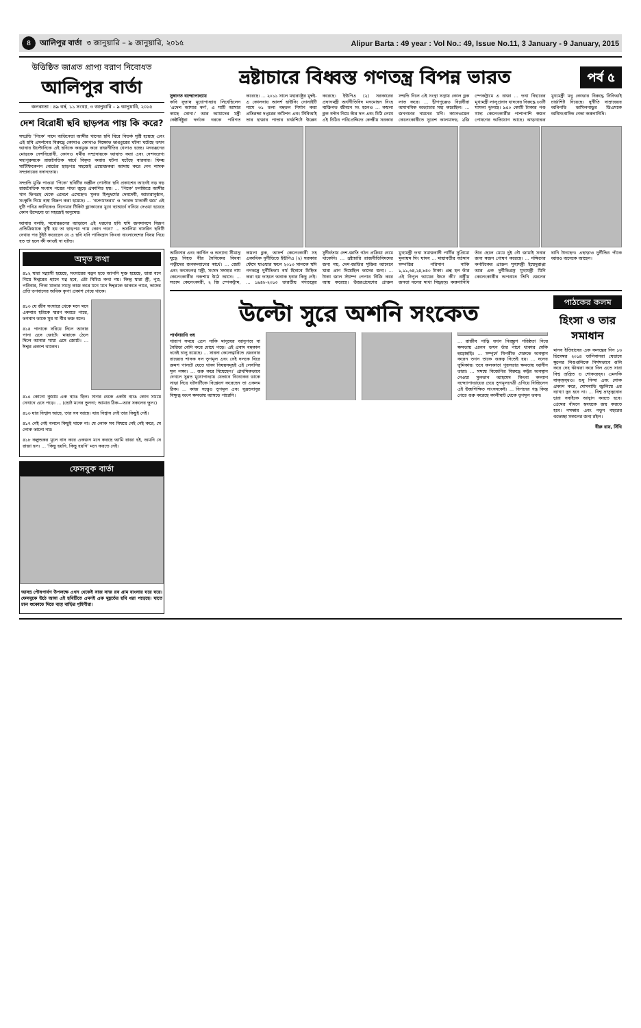৪ আলিপুর বার্তা ৩ জানুয়ারি – ৯ জানুয়ারি, ২০১৫
Alipur Barta : 49 year : Vol No.: 49, Issue No.11, 3 January - 9 January, 2015
উত্তিষ্ঠিত জাগ্রত প্রাপ্য বরাণ নিবোধত
আলিপুর বার্তা
কলকাতা : ৪৯ বর্ষ, ১১ সংখ্যা, ৩ জানুয়ারি – ৯ জানুয়ারি, ২০১৫
দেশ বিরোধী ছবি ছাড়পত্র পায় কি করে?
সম্প্রতি 'পিকে' নামে অভিনেতা আমীর খানের ছবি ঘিরে বিতর্ক সৃষ্টি হয়েছে এবং এই ছবি প্রদর্শনের বিরুদ্ধে কোথাও কোথাও বিক্ষোভ ভাঙচুরের ঘটনা ঘটেছে তখন আবার উল্টোদিকে এই ছবিকে করমুক্ত করে রাজনীতির খেলাও হচ্ছে। মনরঞ্জনের মোড়কে দেশবিরোধী, কোনও ধর্মীয় সম্প্রদায়কে আঘাত করা এবং দেশবরেণ্য মহাপুরুষকে রাজনৈতিক স্বার্থে বিকৃত করার ঘটনা ঘটেছে বারবার। ফিল্ম সার্টিফিকেশন বোর্ডের ছাড়পত্র সহজেই প্রয়োজকরা আদায় করে নেন শাসক সম্প্রদায়ের বদান্যতায়।
সম্প্রতি মুক্তি পাওয়া 'পিকে' ছবিটির অশ্লীল পোস্টার ছবি প্রকাশের আগেই বড় বড় রাজনৈতিক সংবাদ পত্রের পাতা জুড়ে প্রকাশিত হয়। ... 'পিকে' চলচ্চিত্রে আমীর খান ভিনগ্রহ থেকে এদেশে এসেছেন। মূলত হিন্দুধর্মের দেবদেবী, আচারানুষ্ঠান, সংস্কৃতি নিয়ে ব্যঙ্গ বিদ্রূপ করা হয়েছে। ... 'বন্দেমাতরম' ও 'ভারত মাতাকী জয়' এই দুটি পবিত্র ধ্বনিকেও সিনেমার টিকিট ব্ল্যাকারের মুখে ব্যাঙ্গার্থে বসিয়ে দেওয়া হয়েছে কোন উদ্দেশ্যে তা সহজেই অনুমেয়।
আবার বলছি, মনোরঞ্জনের আড়ালে এই ধরণের ছবি যদি জনমানসে বিরূপ প্রতিক্রিয়াকে সৃষ্টি হয় তা ছাড়পত্র পায় কোন পথে? ... তসলিমা নাসরিন ছবিটি দেখার পর টুইট করেছেন যে এ ছবি যদি পাকিস্তান কিংবা বাংলাদেশের বিষয় নিয়ে হত তা হলে কী কাণ্ডই না ঘটত।
অমৃত কথা
৪১২ যারা সন্ন্যাসী হয়েছে, সংসারের বন্ধন হতে আপনি মুক্ত হয়েছে, তারা বনে গিয়ে ঈশ্বরের ধ্যানে মগ্ন হবে, এটা বিচিত্র কথা নয়। কিন্তু যারা স্ত্রী, পুত্র, পরিবার, পিতা মাতার সমস্ত কাজ করে মনে মনে ঈশ্বরকে ডাকতে পারে, তাদের প্রতি ভগবানের অধিক কৃপা প্রকাশ পেয়ে থাকে।
৪১৩ যে জীব সংসারে থেকে মনে মনে একবার হরিকে স্মরণ করতে পারে, ভগবান তাকে সুর বা বীর ভক্ত বলে।
৪১৪ পানাকে সরিয়ে দিলে আবার পানা এসে জোটে। মায়াকে ঠেলে দিলে আবার মায়া এসে জোটে। ... ঈশ্বর প্রকাশ থাকেন।
৪১৫ কোনো কুয়ায় এক ব্যাঙ ছিল। সাগর থেকে একটা ব্যাঙ কোন সময়ে সেখানে এসে পড়ে। ... (ছোট মনের তুলনা; আমার ঠিক—আর সকলের ভুল।)
৪১৬ যার বিশ্বাস আছে, তার সব আছে। যার বিশ্বাস নেই তার কিছুই নেই।
৪১৭ নেই নেই বললে কিছুই থাকে না। যে লোক সব বিষয়ে নেই নেই করে, সে লোক ভালো নয়।
৪১৮ কল্পতরুর মূলে বাস করে একজন মনে করছে আমি রাজা হই, অমনি সে রাজা হল। ... 'কিছু হয়নি, কিছু হয়নি' মনে করতে নেই।
ফেসবুক বার্তা
আসন্ন পৌষপার্বণ উপলক্ষে এখন থেকেই সাজ সাজ রব গ্রাম বাংলার ঘরে ঘরে। ফেসবুকে উঠে আসা এই ছবিটিতে এমনই এক মুহূর্তের ছবি ধরা পড়েছে। যাতে চাল শুকোতে দিতে ব্যস্ত বাড়ির গৃহিণীরা।
ভ্রষ্টাচারে বিধ্বস্ত গণতন্ত্র বিপন্ন ভারত
পর্ব ৫
সুস্বাগত বন্দ্যোপাধ্যায়
কবি সুভাষ মুখোপাধ্যায় লিখেছিলেন 'এদেশ আমার স্বর্গ', এ মাটি আমার কাছে সোনা।' আর আমাদের মন্ত্রী কেষ্টবিষ্টুরা স্বর্গকে নরকে পরিণত করেছে। ... ২০১১ সালে মহারাষ্ট্রের মুম্বই-এ কোলবায় আদর্শ হাউসিং সোসাইটি নামে ৩১ তলা বহুতল নির্মাণ করা প্রতিরক্ষা দপ্তরের কমিশন এবং সিবিআই তার হাজার পাতার চার্জশিটে উল্লেখ করেছে। ইউপিএ (২) সরকারের প্রধানমন্ত্রী অর্থনীতিবিদ মনমোহন সিংহ ব্যক্তিগত জীবনে সং হলেও ... কয়লা ব্লক বন্টন নিয়ে তাঁর দল এবং চিঠি লেখে এই চিঠির পরিপ্রেক্ষিতে কেন্দ্রীয় সরকার সম্মতি দিলে এই সংস্থা সস্তায় কোল ব্লক লাভ করে। ... দ্বীপপুঞ্জেও বিপ্লবীরা অমানবিক অত্যাচার সহ্য করেছিল। ... জনগণের নয়নের মণি। কমনওয়েল কেলেংকারীতে সুরেশ কালমাদড, ২জি স্পেকট্রামে এ রাজা ... তথা বিহারের মুখ্যমন্ত্রী লালুপ্রসাদ যাদবের বিরুদ্ধে ৬৩টি মামলা ঝুলছে। ৯৫০ কোটি টাকার পশু খাদ্য কেলেংকারীর পাশাপাশি স্বজন পোষণের অভিযোগ আছে। ঝাড়খন্ডের মুখ্যমন্ত্রী মধু কোডার বিরুদ্ধে সিবিআই চার্জশিট দিয়েছে। দুর্নীতি সাম্রাজ্যের অধিপতি তামিলনাড়ুর ডিএমকে অবিসংবাদিত নেতা করুনানিধি।
অফিসার এবং কার্গিল ও অন্যান্য সীমান্ত যুদ্ধে নিহত বীর সৈনিকের বিধবা পত্নীদের জনকল্যাণের স্বার্থে। ... জোট এবং তৎসংলগ্ন মন্ত্রী, সংসদ সদস্যর নাম কেলেংকারীর নকশায় উঠে আসে। ... সত্যম কেলেংকারী, ২ জি স্পেকট্রাম, কয়লা ব্লক, আদর্শ কেলেংকারী সহ একাধিক দুর্নীতিতে ইউপিএ (২) সরকার ফেঁসে যাওয়ার ফলে ২০১৩ সালকে যদি গণতন্ত্রে দুর্নীতিতম বর্ষ হিসাবে চিহ্নিত করা হয় তাহলে অবাক হবার কিছু নেই। ... ১৯৪৮-২০১৩ ভারতীয় গণতন্ত্রের সুদীর্ঘতায় দেশ-জাতি গঠন প্রক্রিয়া থেমে থাকেনি। ... ভ্রষ্টাচারি রাজনীতিবিদদের জন্য নয়, দেশ-জাতির মুক্তির আবেগে যারা প্রাণ দিয়েছিল তাদের জন্য। ... টাকা জাল স্ট্যাম্প পেপার বিক্রি করে আয় করেছে। উত্তরপ্রদেশের প্রাক্তন মুখ্যমন্ত্রী তথা সমাজবাদী পার্টির সুপ্রিমো মুলায়ম সিং যাদব ... মায়াবতীর বর্তমান সম্পত্তির পরিমাণ নাকি ১,১১,৬৪,২৪,৮৪০ টাকা। প্রশ্ন হল তাঁর এই বিপুল আয়ের উৎস কী? রাষ্ট্রীয় জনতা দলের মাথা সিদ্ধহস্ত। করুণানিধি তাঁর ছেলে মেয়ে দুই বৌ জামাই সবার জন্য স্বজন পোষণ করেছে। ... দক্ষিণের কর্ণাটকের প্রাক্তন মুখ্যমন্ত্রী ইয়েদুরাপ্পা আর এক দুর্নীতিগ্রস্ত মুখ্যমন্ত্রী যিনি কেলেংকারীর অপরাধে তিনি জেলের ঘানি টানছেন। এছাড়াও দুর্নীতির পাঁকে আরও অনেকে আছেন।
উল্টো সুরে অশনি সংকেত
পার্থসারথি গুহ
খারাপ সময়ে এলে নাকি মানুষের আনুগত্য বা বৈরিতা বেশি করে চোখে পড়ে। এই প্রবাদ বহুকাল ধরেই চালু রয়েছে। ... সারদা কেলেঙ্কারিতে জেরবার রাজ্যের শাসক দল তৃণমূল এবং সেই দলকে ঘিরে ক্রমশ পালটে যেতে থাকা বিষয়সমূহই এই লেখনির মূল লক্ষ্য। ... শুরু করে দিয়েছেন।' প্রাথমিকভাবে দেখলে সুব্রত মুখোপাধ্যায় যেভাবে বিবেকের ডাকে সাড়া দিয়ে ঘটনাটিকে বিশ্লেষণ করেছেন তা একদম ঠিক। ... কাজ সত্ত্বেও তৃণমূল এবং সুব্রতবাবুর বিক্ষুব্ধ অংশ ক্ষমতায় আসতে পারেনি।
... রাজীব গান্ধি যখন নিরঙ্কুশ গরিষ্ঠতা নিয়ে ক্ষমতায় এলেন তখন তাঁর পাশে থাকার সেকি হুড়োহুড়ি। ... সম্পূর্ণে বিপরীত মেরুতে অবস্থান করেন তখন তাকে গুরুত্ব দিতেই হয়। ... দলের ভূমিকায়। তবে কলকাতা পুরসভার ক্ষমতায় আসীন তারা। ... সময়ে বিজেপির বিরুদ্ধে কট্টর অবস্থান নেওয়া সুলতান আহমেদ কিংবা কল্যাণ বন্দ্যোপাধ্যায়ের চেয়ে তৃণমূলনেত্রী এগিয়ে দিচ্ছিলেন এই উচ্চশিক্ষিত সাংসদকেই। ... বিপদের গন্ধ কিন্তু পেতে শুরু করেছে কালীঘাট থেকে তৃণমূল ভবন।
পাঠকের কলম
হিংসা ও তার সমাধান
মানব ইতিহাসের এক কলঙ্কের দিন ১৬ ডিসেম্বর ২০১৪ তালিবানরা যেভাবে স্কুলের শিশুগুলিকে নির্মমভাবে গুলি করে দেহ ঝাঁঝরা করে দিল এতে সারা বিশ্ব স্তম্ভিত ও শোকস্তব্ধ। এমনকি বাক্স্তব্ধও। শুধু নিন্দা এবং শোক প্রকাশ করে, মোমবাতি জ্বালিয়ে এর ব্যাখ্যা দূর হবে না। ... বিশ্ব ভ্রাতৃত্ববোধ দ্বারা সবাইকে আহ্বান করতে হবে। প্রেমের বাঁধনে হৃদয়কে জয় করতে হবে। নমস্কার এবং নতুন বছরের শুভেচ্ছা সকলের জন্য রইল।
বীরু রায়, সিঁথি